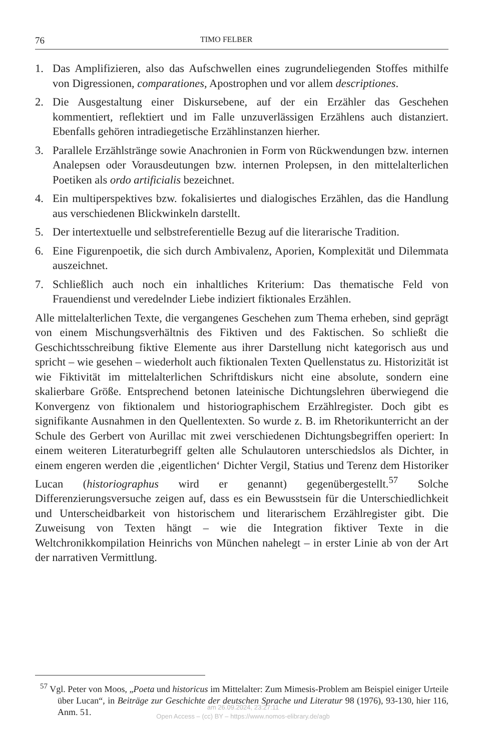76 TIMO FELBER
1. Das Amplifizieren, also das Aufschwellen eines zugrundeliegenden Stoffes mithilfe von Digressionen, comparationes, Apostrophen und vor allem descriptiones.
2. Die Ausgestaltung einer Diskursebene, auf der ein Erzähler das Geschehen kommentiert, reflektiert und im Falle unzuverlässigen Erzählens auch distanziert. Ebenfalls gehören intradiegetische Erzählinstanzen hierher.
3. Parallele Erzählstränge sowie Anachronien in Form von Rückwendungen bzw. internen Analepsen oder Vorausdeutungen bzw. internen Prolepsen, in den mittelalterlichen Poetiken als ordo artificialis bezeichnet.
4. Ein multiperspektives bzw. fokalisiertes und dialogisches Erzählen, das die Handlung aus verschiedenen Blickwinkeln darstellt.
5. Der intertextuelle und selbstreferentielle Bezug auf die literarische Tradition.
6. Eine Figurenpoetik, die sich durch Ambivalenz, Aporien, Komplexität und Dilemmata auszeichnet.
7. Schließlich auch noch ein inhaltliches Kriterium: Das thematische Feld von Frauendienst und veredelnder Liebe indiziert fiktionales Erzählen.
Alle mittelalterlichen Texte, die vergangenes Geschehen zum Thema erheben, sind geprägt von einem Mischungsverhältnis des Fiktiven und des Faktischen. So schließt die Geschichtsschreibung fiktive Elemente aus ihrer Darstellung nicht kategorisch aus und spricht – wie gesehen – wiederholt auch fiktionalen Texten Quellenstatus zu. Historizität ist wie Fiktivität im mittelalterlichen Schriftdiskurs nicht eine absolute, sondern eine skalierbare Größe. Entsprechend betonen lateinische Dichtungslehren überwiegend die Konvergenz von fiktionalem und historiographischem Erzählregister. Doch gibt es signifikante Ausnahmen in den Quellentexten. So wurde z. B. im Rhetorikunterricht an der Schule des Gerbert von Aurillac mit zwei verschiedenen Dichtungsbegriffen operiert: In einem weiteren Literaturbegriff gelten alle Schulautoren unterschiedslos als Dichter, in einem engeren werden die ‚eigentlichen‘ Dichter Vergil, Statius und Terenz dem Historiker Lucan (historiographus wird er genannt) gegenübergestellt.<sup>57</sup> Solche Differenzierungsversuche zeigen auf, dass es ein Bewusstsein für die Unterschiedlichkeit und Unterscheidbarkeit von historischem und literarischem Erzählregister gibt. Die Zuweisung von Texten hängt – wie die Integration fiktiver Texte in die Weltchronikkompilation Heinrichs von München nahelegt – in erster Linie ab von der Art der narrativen Vermittlung.
<sup>57</sup> Vgl. Peter von Moos, „Poeta und historicus im Mittelalter: Zum Mimesis-Problem am Beispiel einiger Urteile über Lucan“, in Beiträge zur Geschichte der deutschen Sprache und Literatur 98 (1976), 93-130, hier 116, Anm. 51.
am 26.09.2024, 23:27:11
Open Access – (cc) BY – https://www.nomos-elibrary.de/agb